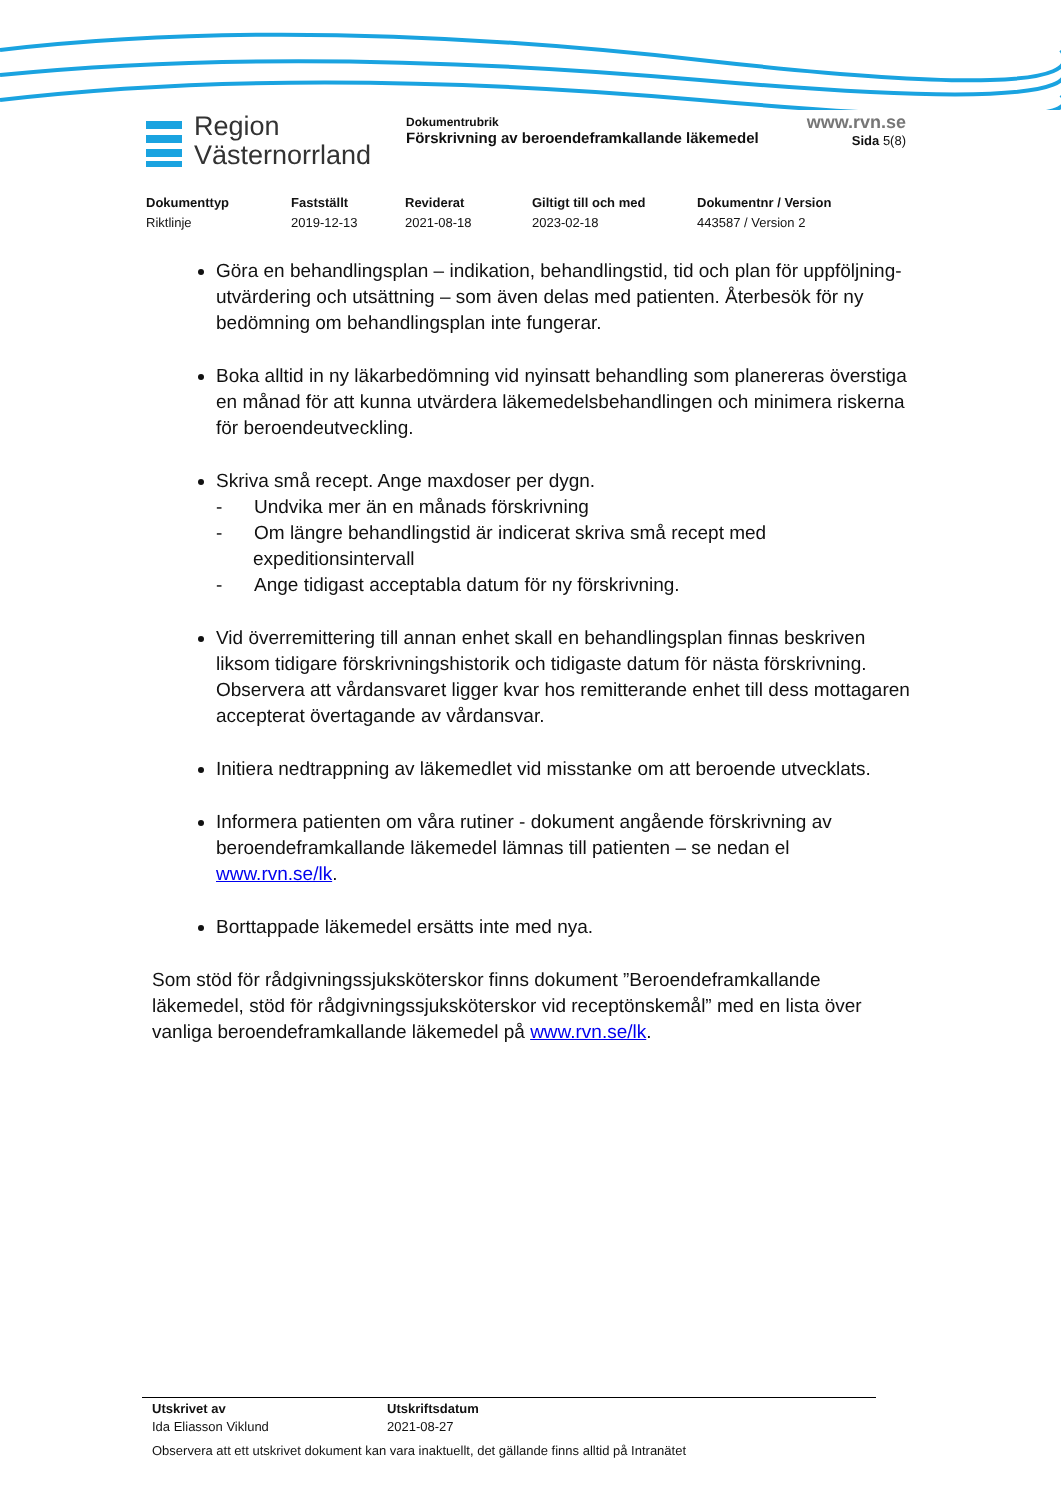Region
Västernorrland
Dokumentrubrik
Förskrivning av beroendeframkallande läkemedel
www.rvn.se
Sida 5(8)
Dokumenttyp
Riktlinje
Fastställt
2019-12-13
Reviderat
2021-08-18
Giltigt till och med
2023-02-18
Dokumentnr / Version
443587 / Version 2
Göra en behandlingsplan – indikation, behandlingstid, tid och plan för uppföljning- utvärdering och utsättning – som även delas med patienten. Återbesök för ny bedömning om behandlingsplan inte fungerar.
Boka alltid in ny läkarbedömning vid nyinsatt behandling som planereras överstiga en månad för att kunna utvärdera läkemedelsbehandlingen och minimera riskerna för beroendeutveckling.
Skriva små recept. Ange maxdoser per dygn.
- Undvika mer än en månads förskrivning
- Om längre behandlingstid är indicerat skriva små recept med expeditionsintervall
- Ange tidigast acceptabla datum för ny förskrivning.
Vid överremittering till annan enhet skall en behandlingsplan finnas beskriven liksom tidigare förskrivningshistorik och tidigaste datum för nästa förskrivning. Observera att vårdansvaret ligger kvar hos remitterande enhet till dess mottagaren accepterat övertagande av vårdansvar.
Initiera nedtrappning av läkemedlet vid misstanke om att beroende utvecklats.
Informera patienten om våra rutiner - dokument angående förskrivning av beroendeframkallande läkemedel lämnas till patienten – se nedan el www.rvn.se/lk.
Borttappade läkemedel ersätts inte med nya.
Som stöd för rådgivningssjuksköterskor finns dokument ”Beroendeframkallande läkemedel, stöd för rådgivningssjuksköterskor vid receptönskemål” med en lista över vanliga beroendeframkallande läkemedel på www.rvn.se/lk.
Utskrivet av
Ida Eliasson Viklund
Utskriftsdatum
2021-08-27
Observera att ett utskrivet dokument kan vara inaktuellt, det gällande finns alltid på Intranätet